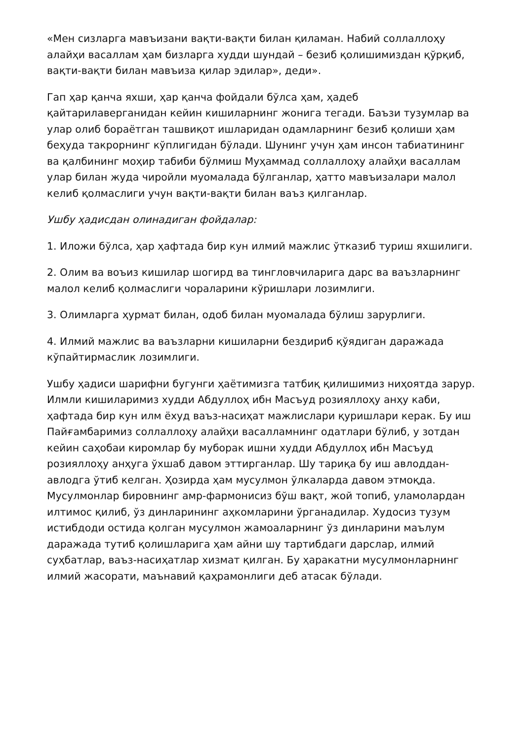«Мен сизларга мавъизани вақти-вақти билан қиламан. Набий соллаллоҳу алайҳи васаллам ҳам бизларга худди шундай – безиб қолишимиздан қўрқиб, вақти-вақти билан мавъиза қилар эдилар», деди».
Гап ҳар қанча яхши, ҳар қанча фойдали бўлса ҳам, ҳадеб қайтарилаверганидан кейин кишиларнинг жонига тегади. Баъзи тузумлар ва улар олиб бораётган ташвиқот ишларидан одамларнинг безиб қолиши ҳам беҳуда такрорнинг кўплигидан бўлади. Шунинг учун ҳам инсон табиатининг ва қалбининг моҳир табиби бўлмиш Муҳаммад соллаллоҳу алайҳи васаллам улар билан жуда чиройли муомалада бўлганлар, ҳатто мавъизалари малол келиб қолмаслиги учун вақти-вақти билан ваъз қилганлар.
Ушбу ҳадисдан олинадиган фойдалар:
1. Иложи бўлса, ҳар ҳафтада бир кун илмий мажлис ўтказиб туриш яхшилиги.
2. Олим ва воъиз кишилар шогирд ва тингловчиларига дарс ва ваъзларнинг малол келиб қолмаслиги чораларини кўришлари лозимлиги.
3. Олимларга ҳурмат билан, одоб билан муомалада бўлиш зарурлиги.
4. Илмий мажлис ва ваъзларни кишиларни бездириб қўядиган даражада кўпайтирмаслик лозимлиги.
Ушбу ҳадиси шарифни бугунги ҳаётимизга татбиқ қилишимиз ниҳоятда зарур. Илмли кишиларимиз худди Абдуллоҳ ибн Масъуд розияллоҳу анҳу каби, ҳафтада бир кун илм ёхуд ваъз-насиҳат мажлислари қуришлари керак. Бу иш Пайғамбаримиз соллаллоҳу алайҳи васалламнинг одатлари бўлиб, у зотдан кейин саҳобаи киромлар бу муборак ишни худди Абдуллоҳ ибн Масъуд розияллоҳу анҳуга ўхшаб давом эттирганлар. Шу тариқа бу иш авлоддан-авлодга ўтиб келган. Ҳозирда ҳам мусулмон ўлкаларда давом этмоқда. Мусулмонлар бировнинг амр-фармонисиз бўш вақт, жой топиб, уламолардан илтимос қилиб, ўз динларининг аҳкомларини ўрганадилар. Худосиз тузум истибдоди остида қолган мусулмон жамоаларнинг ўз динларини маълум даражада тутиб қолишларига ҳам айни шу тартибдаги дарслар, илмий суҳбатлар, ваъз-насиҳатлар хизмат қилган. Бу ҳаракатни мусулмонларнинг илмий жасорати, маънавий қаҳрамонлиги деб атасак бўлади.